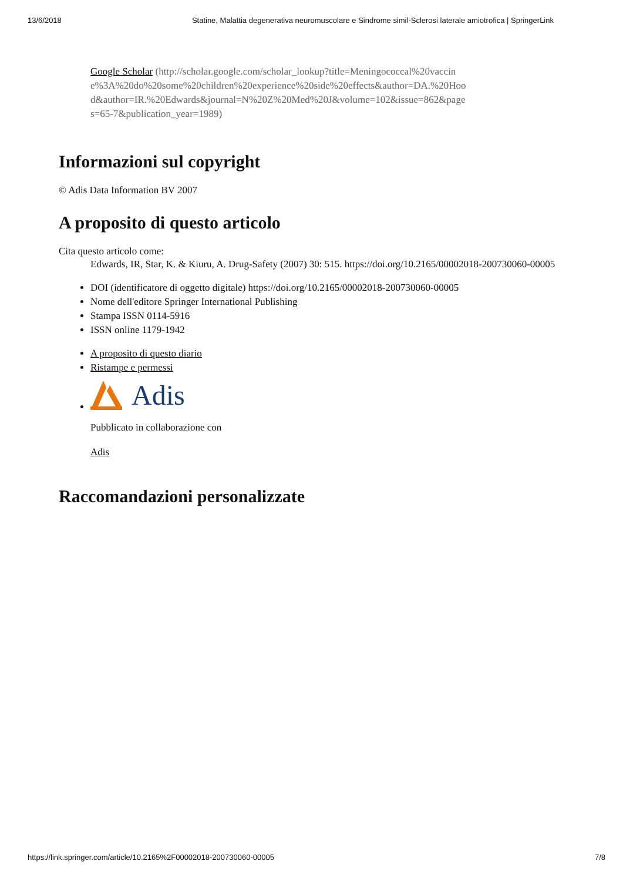13/6/2018 Statine, Malattia degenerativa neuromuscolare e Sindrome simil-Sclerosi laterale amiotrofica | SpringerLink
Google Scholar (http://scholar.google.com/scholar_lookup?title=Meningococcal%20vaccine%3A%20do%20some%20children%20experience%20side%20effects&author=DA.%20Hood&author=IR.%20Edwards&journal=N%20Z%20Med%20J&volume=102&issue=862&pages=65-7&publication_year=1989)
Informazioni sul copyright
© Adis Data Information BV 2007
A proposito di questo articolo
Cita questo articolo come:
Edwards, IR, Star, K. & Kiuru, A. Drug-Safety (2007) 30: 515. https://doi.org/10.2165/00002018-200730060-00005
DOI (identificatore di oggetto digitale) https://doi.org/10.2165/00002018-200730060-00005
Nome dell'editore Springer International Publishing
Stampa ISSN 0114-5916
ISSN online 1179-1942
A proposito di questo diario
Ristampe e permessi
Adis
Pubblicato in collaborazione con
Adis
Raccomandazioni personalizzate
https://link.springer.com/article/10.2165%2F00002018-200730060-00005 7/8